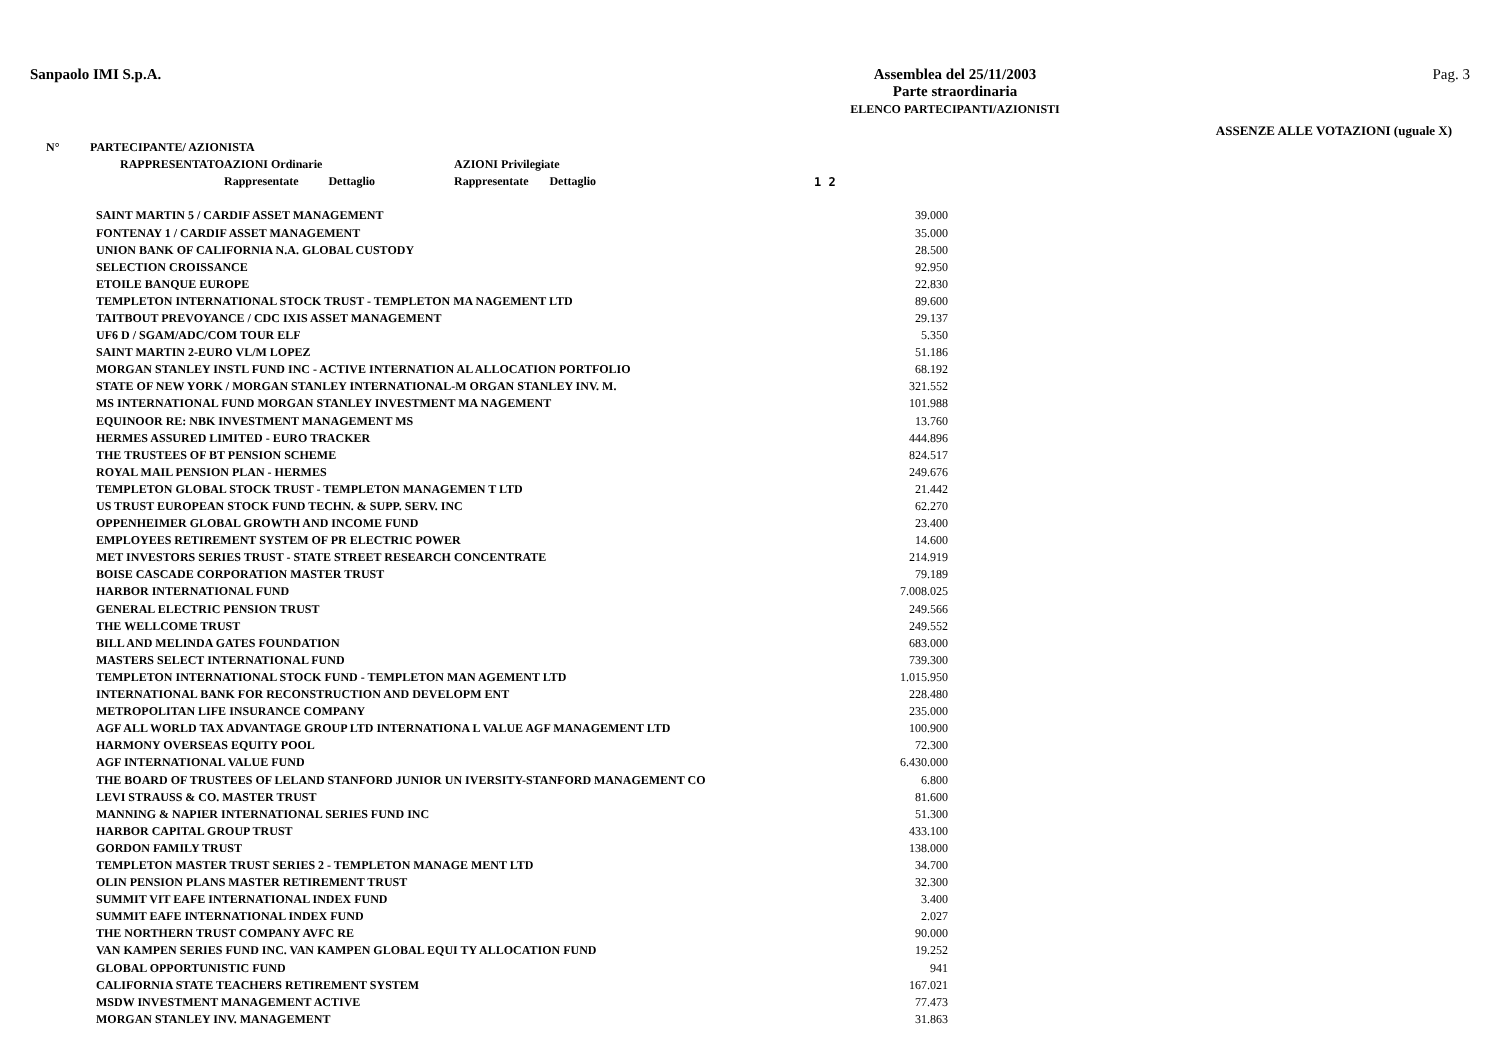Sanpaolo IMI S.p.A. Assemblea del 25/11/2003
Parte straordinaria
ELENCO PARTECIPANTI/AZIONISTI
Pag. 3
ASSENZE ALLE VOTAZIONI (uguale X)
| N° | PARTECIPANTE/ AZIONISTA | | | |
| --- | --- | --- | --- | --- |
| | RAPPRESENTATO | AZIONI Ordinarie | AZIONI Privilegiate | |
| | | Rappresentate Dettaglio | Rappresentate Dettaglio | 1 2 |
| SAINT MARTIN 5 / CARDIF ASSET MANAGEMENT | 39.000 |
| FONTENAY 1 / CARDIF ASSET MANAGEMENT | 35.000 |
| UNION BANK OF CALIFORNIA N.A. GLOBAL CUSTODY | 28.500 |
| SELECTION CROISSANCE | 92.950 |
| ETOILE BANQUE EUROPE | 22.830 |
| TEMPLETON INTERNATIONAL STOCK TRUST - TEMPLETON MA NAGEMENT LTD | 89.600 |
| TAITBOUT PREVOYANCE / CDC IXIS ASSET MANAGEMENT | 29.137 |
| UF6 D / SGAM/ADC/COM TOUR ELF | 5.350 |
| SAINT MARTIN 2-EURO VL/M LOPEZ | 51.186 |
| MORGAN STANLEY INSTL FUND INC - ACTIVE INTERNATION AL ALLOCATION PORTFOLIO | 68.192 |
| STATE OF NEW YORK / MORGAN STANLEY INTERNATIONAL-M ORGAN STANLEY INV. M. | 321.552 |
| MS INTERNATIONAL FUND MORGAN STANLEY INVESTMENT MA NAGEMENT | 101.988 |
| EQUINOOR RE: NBK INVESTMENT MANAGEMENT MS | 13.760 |
| HERMES ASSURED LIMITED - EURO TRACKER | 444.896 |
| THE TRUSTEES OF BT PENSION SCHEME | 824.517 |
| ROYAL MAIL PENSION PLAN - HERMES | 249.676 |
| TEMPLETON GLOBAL STOCK TRUST - TEMPLETON MANAGEMEN T LTD | 21.442 |
| US TRUST EUROPEAN STOCK FUND TECHN. & SUPP. SERV. INC | 62.270 |
| OPPENHEIMER GLOBAL GROWTH AND INCOME FUND | 23.400 |
| EMPLOYEES RETIREMENT SYSTEM OF PR ELECTRIC POWER | 14.600 |
| MET INVESTORS SERIES TRUST - STATE STREET RESEARCH CONCENTRATE | 214.919 |
| BOISE CASCADE CORPORATION MASTER TRUST | 79.189 |
| HARBOR INTERNATIONAL FUND | 7.008.025 |
| GENERAL ELECTRIC PENSION TRUST | 249.566 |
| THE WELLCOME TRUST | 249.552 |
| BILL AND MELINDA GATES FOUNDATION | 683.000 |
| MASTERS SELECT INTERNATIONAL FUND | 739.300 |
| TEMPLETON INTERNATIONAL STOCK FUND - TEMPLETON MAN AGEMENT LTD | 1.015.950 |
| INTERNATIONAL BANK FOR RECONSTRUCTION AND DEVELOPM ENT | 228.480 |
| METROPOLITAN LIFE INSURANCE COMPANY | 235.000 |
| AGF ALL WORLD TAX ADVANTAGE GROUP LTD INTERNATIONA L VALUE AGF MANAGEMENT LTD | 100.900 |
| HARMONY OVERSEAS EQUITY POOL | 72.300 |
| AGF INTERNATIONAL VALUE FUND | 6.430.000 |
| THE BOARD OF TRUSTEES OF LELAND STANFORD JUNIOR UN IVERSITY-STANFORD MANAGEMENT CO | 6.800 |
| LEVI STRAUSS & CO. MASTER TRUST | 81.600 |
| MANNING & NAPIER INTERNATIONAL SERIES FUND INC | 51.300 |
| HARBOR CAPITAL GROUP TRUST | 433.100 |
| GORDON FAMILY TRUST | 138.000 |
| TEMPLETON MASTER TRUST SERIES 2 - TEMPLETON MANAGE MENT LTD | 34.700 |
| OLIN PENSION PLANS MASTER RETIREMENT TRUST | 32.300 |
| SUMMIT VIT EAFE INTERNATIONAL INDEX FUND | 3.400 |
| SUMMIT EAFE INTERNATIONAL INDEX FUND | 2.027 |
| THE NORTHERN TRUST COMPANY AVFC RE | 90.000 |
| VAN KAMPEN SERIES FUND INC. VAN KAMPEN GLOBAL EQUI TY ALLOCATION FUND | 19.252 |
| GLOBAL OPPORTUNISTIC FUND | 941 |
| CALIFORNIA STATE TEACHERS RETIREMENT SYSTEM | 167.021 |
| MSDW INVESTMENT MANAGEMENT ACTIVE | 77.473 |
| MORGAN STANLEY INV. MANAGEMENT | 31.863 |